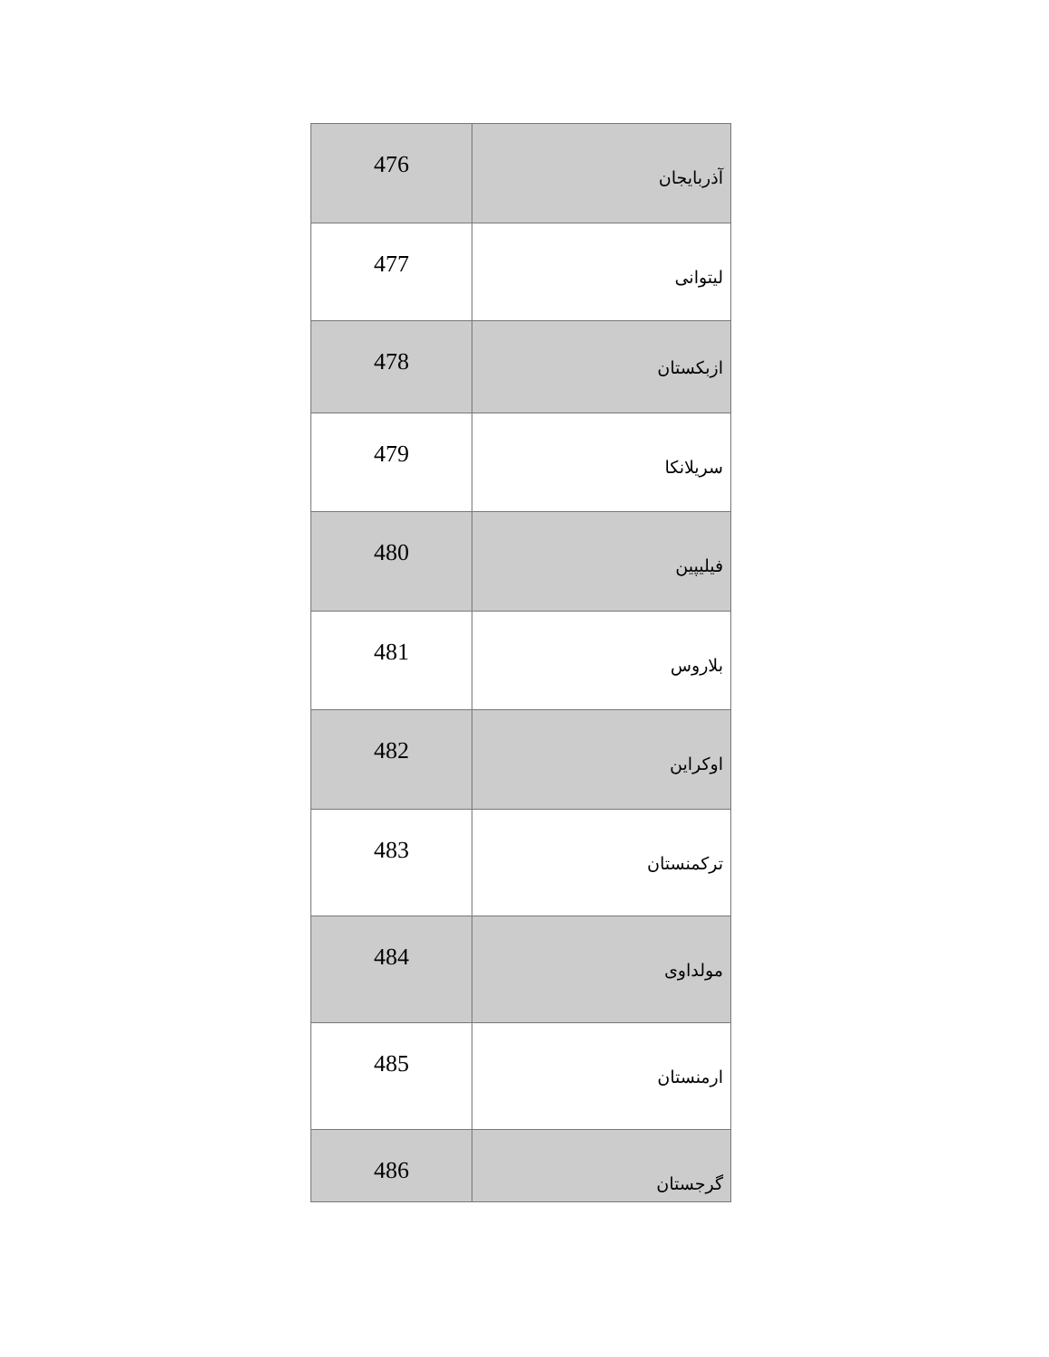| 476 | آذربایجان |
| 477 | لیتوانی |
| 478 | ازبکستان |
| 479 | سریلانکا |
| 480 | فیلیپین |
| 481 | بلاروس |
| 482 | اوکراین |
| 483 | ترکمنستان |
| 484 | مولداوی |
| 485 | ارمنستان |
| 486 | گرجستان |